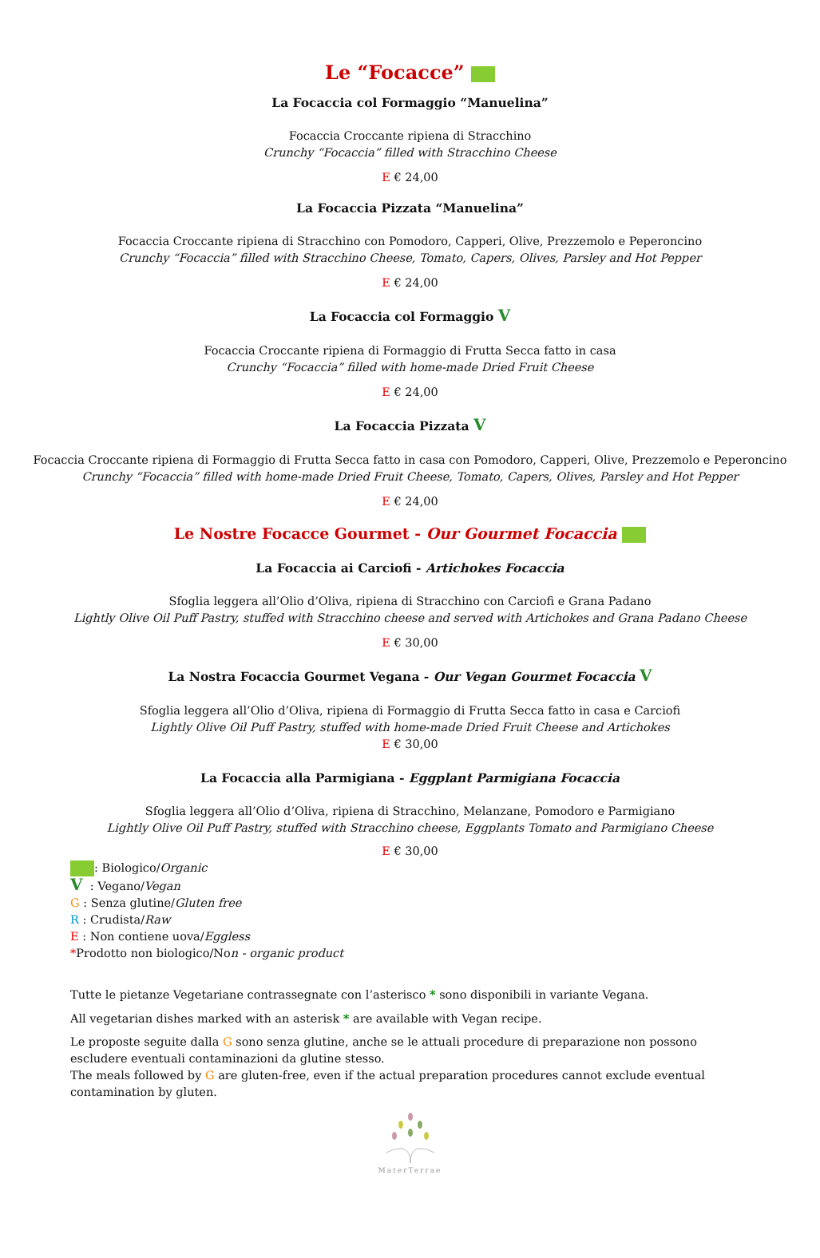Le “Focacce”
La Focaccia col Formaggio “Manuelina”
Focaccia Croccante ripiena di Stracchino
Crunchy “Focaccia” filled with Stracchino Cheese
E € 24,00
La Focaccia Pizzata “Manuelina”
Focaccia Croccante ripiena di Stracchino con Pomodoro, Capperi, Olive, Prezzemolo e Peperoncino
Crunchy “Focaccia” filled with Stracchino Cheese, Tomato, Capers, Olives, Parsley and Hot Pepper
E € 24,00
La Focaccia col Formaggio V
Focaccia Croccante ripiena di Formaggio di Frutta Secca fatto in casa
Crunchy “Focaccia” filled with home-made Dried Fruit Cheese
E € 24,00
La Focaccia Pizzata V
Focaccia Croccante ripiena di Formaggio di Frutta Secca fatto in casa con Pomodoro, Capperi, Olive, Prezzemolo e Peperoncino
Crunchy “Focaccia” filled with home-made Dried Fruit Cheese, Tomato, Capers, Olives, Parsley and Hot Pepper
E € 24,00
Le Nostre Focacce Gourmet - Our Gourmet Focaccia
La Focaccia ai Carciofi - Artichokes Focaccia
Sfoglia leggera all’Olio d’Oliva, ripiena di Stracchino con Carciofi e Grana Padano
Lightly Olive Oil Puff Pastry, stuffed with Stracchino cheese and served with Artichokes and Grana Padano Cheese
E € 30,00
La Nostra Focaccia Gourmet Vegana - Our Vegan Gourmet Focaccia V
Sfoglia leggera all’Olio d’Oliva, ripiena di Formaggio di Frutta Secca fatto in casa e Carciofi
Lightly Olive Oil Puff Pastry, stuffed with home-made Dried Fruit Cheese and Artichokes
E € 30,00
La Focaccia alla Parmigiana - Eggplant Parmigiana Focaccia
Sfoglia leggera all’Olio d’Oliva, ripiena di Stracchino, Melanzane, Pomodoro e Parmigiano
Lightly Olive Oil Puff Pastry, stuffed with Stracchino cheese, Eggplants Tomato and Parmigiano Cheese
E € 30,00
: Biologico/Organic
V : Vegano/Vegan
G : Senza glutine/Gluten free
R : Crudista/Raw
E : Non contiene uova/Eggless
*Prodotto non biologico/Non - organic product
Tutte le pietanze Vegetariane contrassegnate con l’asterisco * sono disponibili in variante Vegana.
All vegetarian dishes marked with an asterisk * are available with Vegan recipe.
Le proposte seguite dalla G sono senza glutine, anche se le attuali procedure di preparazione non possono escludere eventuali contaminazioni da glutine stesso.
The meals followed by G are gluten-free, even if the actual preparation procedures cannot exclude eventual contamination by gluten.
MaterTerrae